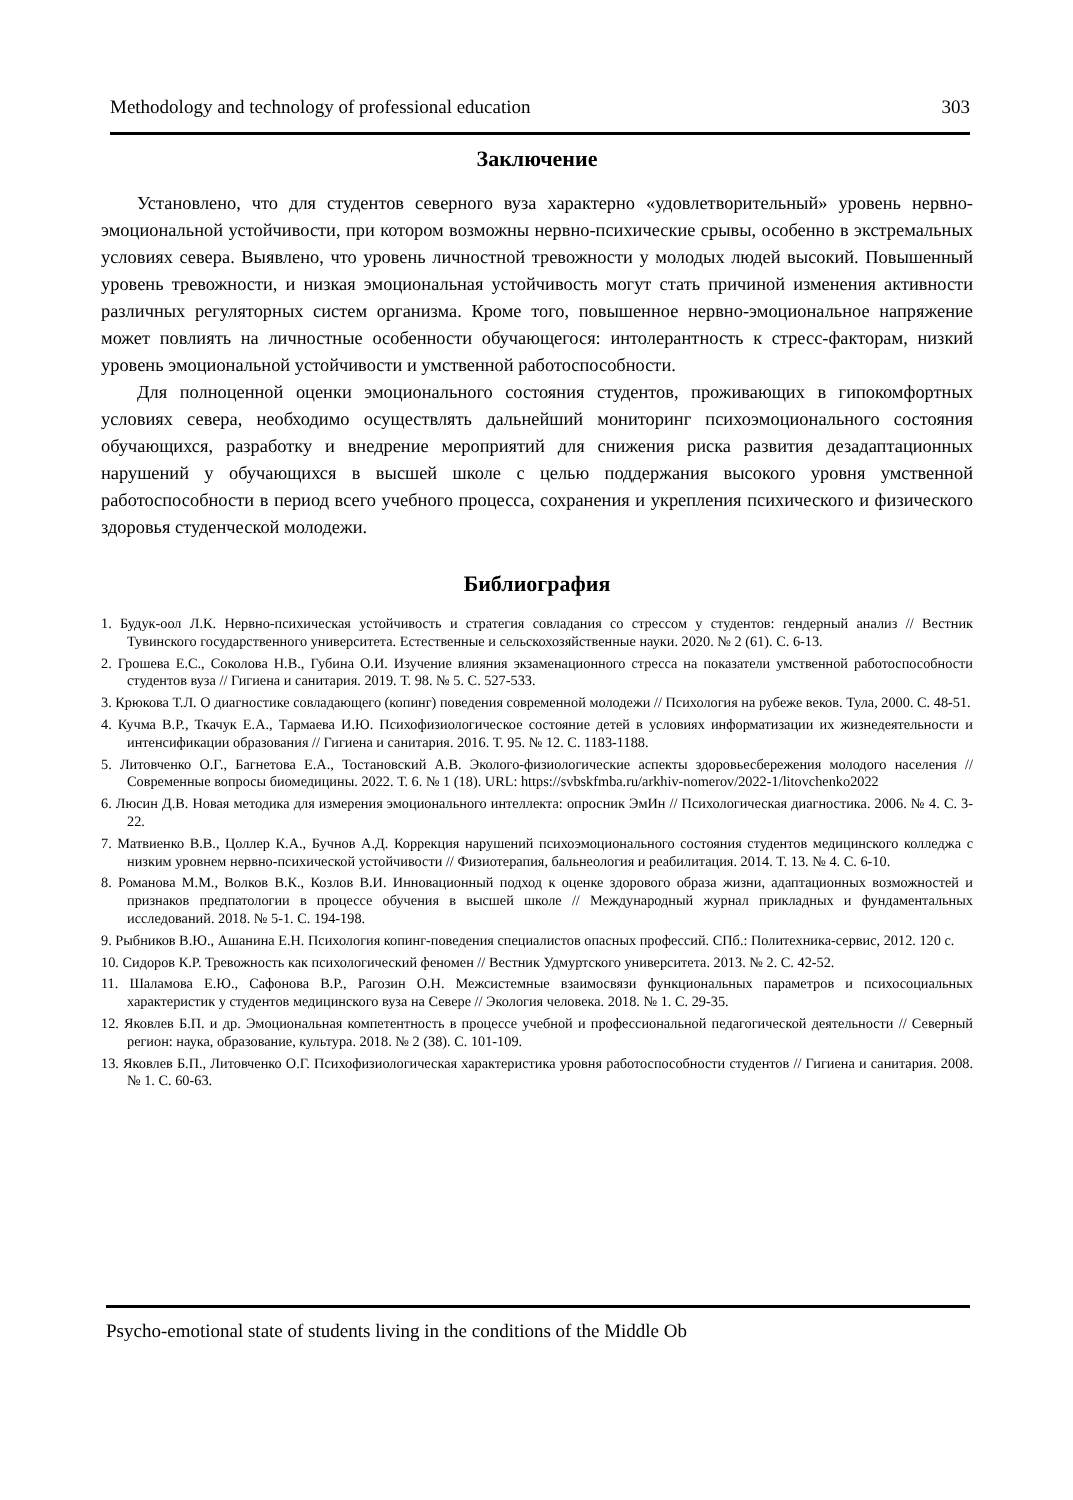Methodology and technology of professional education 303
Заключение
Установлено, что для студентов северного вуза характерно «удовлетворительный» уровень нервно-эмоциональной устойчивости, при котором возможны нервно-психические срывы, особенно в экстремальных условиях севера. Выявлено, что уровень личностной тревожности у молодых людей высокий. Повышенный уровень тревожности, и низкая эмоциональная устойчивость могут стать причиной изменения активности различных регуляторных систем организма. Кроме того, повышенное нервно-эмоциональное напряжение может повлиять на личностные особенности обучающегося: интолерантность к стресс-факторам, низкий уровень эмоциональной устойчивости и умственной работоспособности.
Для полноценной оценки эмоционального состояния студентов, проживающих в гипокомфортных условиях севера, необходимо осуществлять дальнейший мониторинг психоэмоционального состояния обучающихся, разработку и внедрение мероприятий для снижения риска развития дезадаптационных нарушений у обучающихся в высшей школе с целью поддержания высокого уровня умственной работоспособности в период всего учебного процесса, сохранения и укрепления психического и физического здоровья студенческой молодежи.
Библиография
1. Будук-оол Л.К. Нервно-психическая устойчивость и стратегия совладания со стрессом у студентов: гендерный анализ // Вестник Тувинского государственного университета. Естественные и сельскохозяйственные науки. 2020. № 2 (61). С. 6-13.
2. Грошева Е.С., Соколова Н.В., Губина О.И. Изучение влияния экзаменационного стресса на показатели умственной работоспособности студентов вуза // Гигиена и санитария. 2019. Т. 98. № 5. С. 527-533.
3. Крюкова Т.Л. О диагностике совладающего (копинг) поведения современной молодежи // Психология на рубеже веков. Тула, 2000. С. 48-51.
4. Кучма В.Р., Ткачук Е.А., Тармаева И.Ю. Психофизиологическое состояние детей в условиях информатизации их жизнедеятельности и интенсификации образования // Гигиена и санитария. 2016. Т. 95. № 12. С. 1183-1188.
5. Литовченко О.Г., Багнетова Е.А., Тостановский А.В. Эколого-физиологические аспекты здоровьесбережения молодого населения // Современные вопросы биомедицины. 2022. Т. 6. № 1 (18). URL: https://svbskfmba.ru/arkhiv-nomerov/2022-1/litovchenko2022
6. Люсин Д.В. Новая методика для измерения эмоционального интеллекта: опросник ЭмИн // Психологическая диагностика. 2006. № 4. С. 3-22.
7. Матвиенко В.В., Цоллер К.А., Бучнов А.Д. Коррекция нарушений психоэмоционального состояния студентов медицинского колледжа с низким уровнем нервно-психической устойчивости // Физиотерапия, бальнеология и реабилитация. 2014. Т. 13. № 4. С. 6-10.
8. Романова М.М., Волков В.К., Козлов В.И. Инновационный подход к оценке здорового образа жизни, адаптационных возможностей и признаков предпатологии в процессе обучения в высшей школе // Международный журнал прикладных и фундаментальных исследований. 2018. № 5-1. С. 194-198.
9. Рыбников В.Ю., Ашанина Е.Н. Психология копинг-поведения специалистов опасных профессий. СПб.: Политехника-сервис, 2012. 120 с.
10. Сидоров К.Р. Тревожность как психологический феномен // Вестник Удмуртского университета. 2013. № 2. С. 42-52.
11. Шаламова Е.Ю., Сафонова В.Р., Рагозин О.Н. Межсистемные взаимосвязи функциональных параметров и психосоциальных характеристик у студентов медицинского вуза на Севере // Экология человека. 2018. № 1. С. 29-35.
12. Яковлев Б.П. и др. Эмоциональная компетентность в процессе учебной и профессиональной педагогической деятельности // Северный регион: наука, образование, культура. 2018. № 2 (38). С. 101-109.
13. Яковлев Б.П., Литовченко О.Г. Психофизиологическая характеристика уровня работоспособности студентов // Гигиена и санитария. 2008. № 1. С. 60-63.
Psycho-emotional state of students living in the conditions of the Middle Ob